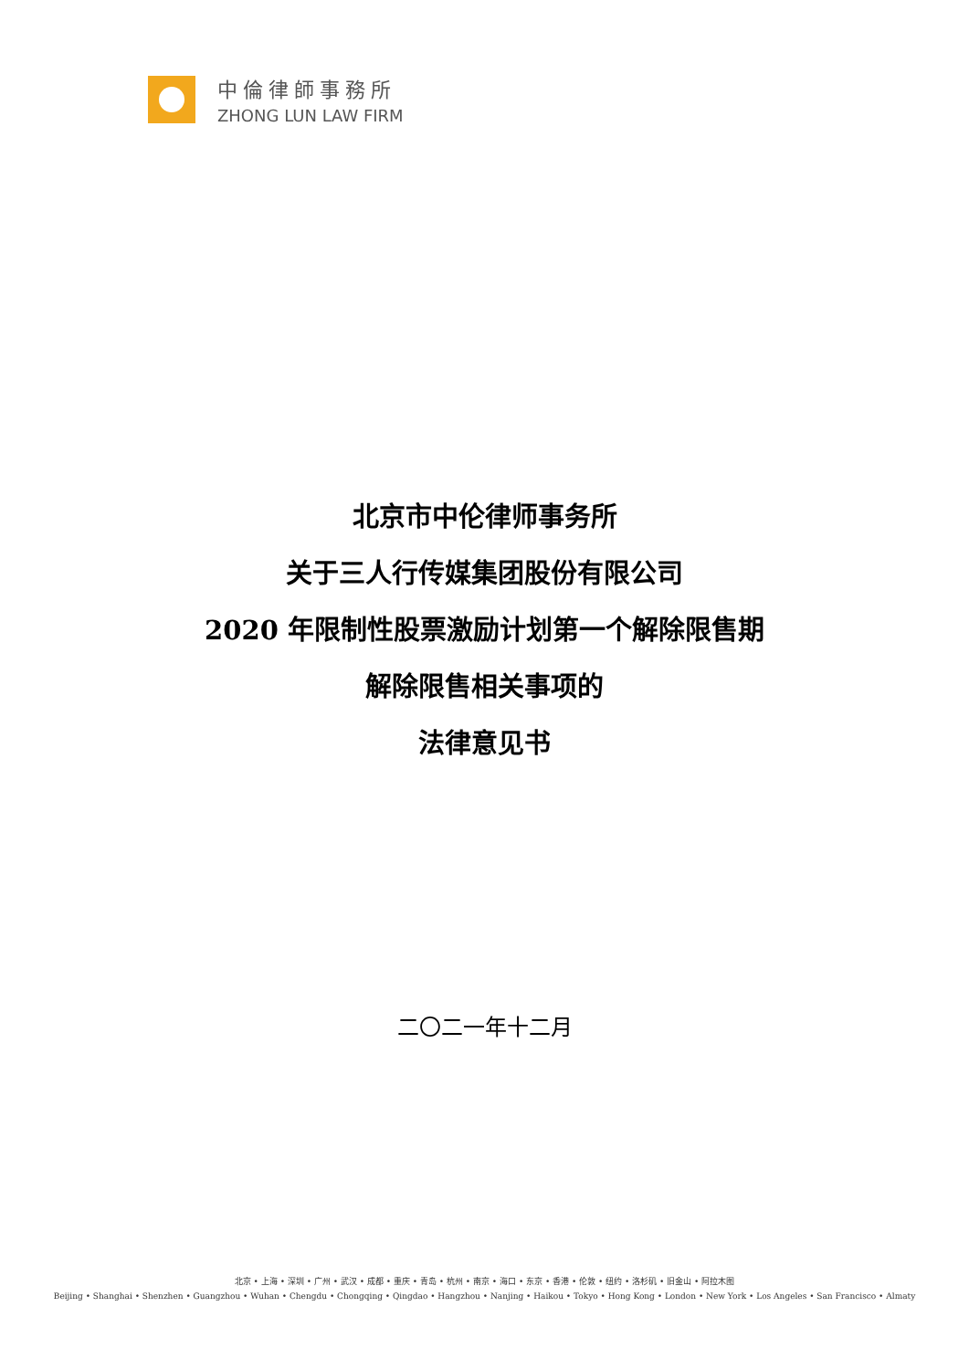中倫律師事務所
ZHONG LUN LAW FIRM
北京市中伦律师事务所
关于三人行传媒集团股份有限公司
2020 年限制性股票激励计划第一个解除限售期
解除限售相关事项的
法律意见书
二〇二一年十二月
北京 • 上海 • 深圳 • 广州 • 武汉 • 成都 • 重庆 • 青岛 • 杭州 • 南京 • 海口 • 东京 • 香港 • 伦敦 • 纽约 • 洛杉矶 • 旧金山 • 阿拉木图
Beijing • Shanghai • Shenzhen • Guangzhou • Wuhan • Chengdu • Chongqing • Qingdao • Hangzhou • Nanjing • Haikou • Tokyo • Hong Kong • London • New York • Los Angeles • San Francisco • Almaty